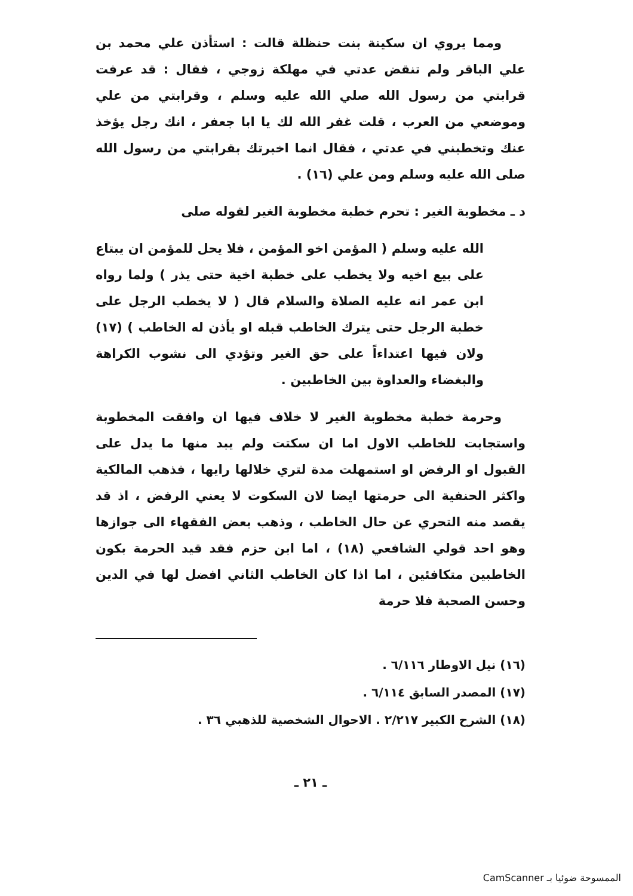ومما يروي ان سكينة بنت حنظلة قالت : استأذن علي محمد بن علي الباقر ولم تنقض عدتي في مهلكة زوجي ، فقال : قد عرفت قرابتي من رسول الله صلي الله عليه وسلم ، وقرابتي من علي وموضعي من العرب ، قلت غفر الله لك يا ابا جعفر ، انك رجل يؤخذ عنك وتخطبني في عدتي ، فقال انما اخبرتك بقرابتي من رسول الله صلى الله عليه وسلم ومن علي (١٦) .
د ـ مخطوبة الغير : تحرم خطبة مخطوبة الغير لقوله صلى
الله عليه وسلم ( المؤمن اخو المؤمن ، فلا يحل للمؤمن ان يبتاع على بيع اخيه ولا يخطب على خطبة اخية حتى يذر ) ولما رواه ابن عمر انه عليه الصلاة والسلام قال ( لا يخطب الرجل على خطبة الرجل حتى يترك الخاطب قبله او يأذن له الخاطب ) (١٧) ولان فيها اعتداءاً على حق الغير وتؤدي الى نشوب الكراهة والبغضاء والعداوة بين الخاطبين .
وحرمة خطبة مخطوبة الغير لا خلاف فيها ان وافقت المخطوبة واستجابت للخاطب الاول اما ان سكتت ولم يبد منها ما يدل على القبول او الرفض او استمهلت مدة لتري خلالها رايها ، فذهب المالكية واكثر الحنفية الى حرمتها ايضا لان السكوت لا يعني الرفض ، اذ قد يقصد منه التحري عن حال الخاطب ، وذهب بعض الفقهاء الى جوازها وهو احد قولي الشافعي (١٨) ، اما ابن حزم فقد قيد الحرمة بكون الخاطبين متكافئين ، اما اذا كان الخاطب الثاني افضل لها في الدين وحسن الصحبة فلا حرمة
(١٦) نيل الاوطار ٦/١١٦ .
(١٧) المصدر السابق ٦/١١٤ .
(١٨) الشرح الكبير ٢/٢١٧ . الاحوال الشخصية للذهبي ٣٦ .
ـ ٢١ ـ
الممسوحة ضوئيا بـ CamScanner